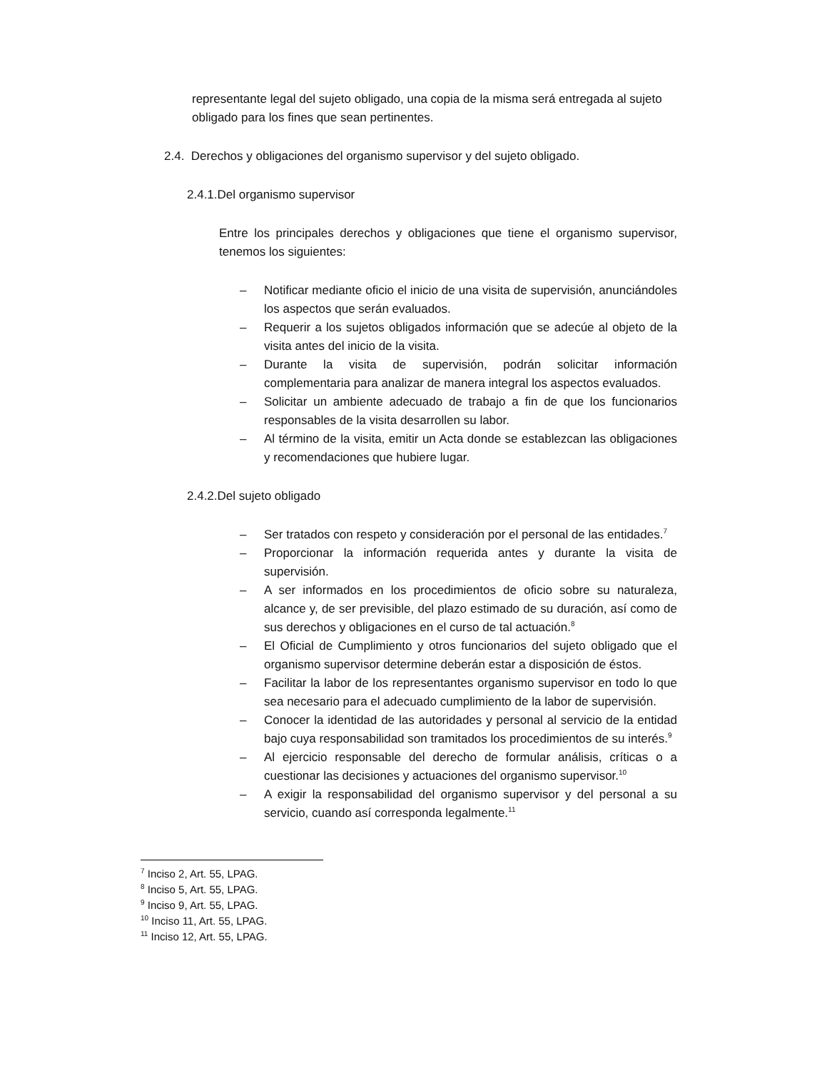representante legal del sujeto obligado, una copia de la misma será entregada al sujeto obligado para los fines que sean pertinentes.
2.4. Derechos y obligaciones del organismo supervisor y del sujeto obligado.
2.4.1.Del organismo supervisor
Entre los principales derechos y obligaciones que tiene el organismo supervisor, tenemos los siguientes:
– Notificar mediante oficio el inicio de una visita de supervisión, anunciándoles los aspectos que serán evaluados.
– Requerir a los sujetos obligados información que se adecúe al objeto de la visita antes del inicio de la visita.
– Durante la visita de supervisión, podrán solicitar información complementaria para analizar de manera integral los aspectos evaluados.
– Solicitar un ambiente adecuado de trabajo a fin de que los funcionarios responsables de la visita desarrollen su labor.
– Al término de la visita, emitir un Acta donde se establezcan las obligaciones y recomendaciones que hubiere lugar.
2.4.2.Del sujeto obligado
– Ser tratados con respeto y consideración por el personal de las entidades.<sup>7</sup>
– Proporcionar la información requerida antes y durante la visita de supervisión.
– A ser informados en los procedimientos de oficio sobre su naturaleza, alcance y, de ser previsible, del plazo estimado de su duración, así como de sus derechos y obligaciones en el curso de tal actuación.<sup>8</sup>
– El Oficial de Cumplimiento y otros funcionarios del sujeto obligado que el organismo supervisor determine deberán estar a disposición de éstos.
– Facilitar la labor de los representantes organismo supervisor en todo lo que sea necesario para el adecuado cumplimiento de la labor de supervisión.
– Conocer la identidad de las autoridades y personal al servicio de la entidad bajo cuya responsabilidad son tramitados los procedimientos de su interés.<sup>9</sup>
– Al ejercicio responsable del derecho de formular análisis, críticas o a cuestionar las decisiones y actuaciones del organismo supervisor.<sup>10</sup>
– A exigir la responsabilidad del organismo supervisor y del personal a su servicio, cuando así corresponda legalmente.<sup>11</sup>
<sup>7</sup> Inciso 2, Art. 55, LPAG.
<sup>8</sup> Inciso 5, Art. 55, LPAG.
<sup>9</sup> Inciso 9, Art. 55, LPAG.
<sup>10</sup> Inciso 11, Art. 55, LPAG.
<sup>11</sup> Inciso 12, Art. 55, LPAG.